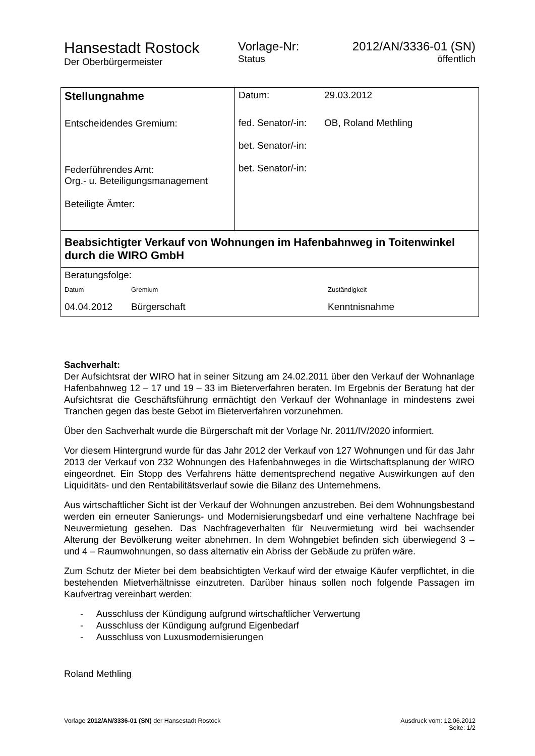Hansestadt Rostock
Der Oberbürgermeister
Vorlage-Nr:
Status
2012/AN/3336-01 (SN)
öffentlich
| Stellungnahme Entscheidendes Gremium: Federführendes Amt: Org.- u. Beteiligungsmanagement Beteiligte Ämter: | / Datum: / 29.03.2012 / / fed. Senator/-in: / OB, Roland Methling / / bet. Senator/-in: / / / bet. Senator/-in: / / |
| Beabsichtigter Verkauf von Wohnungen im Hafenbahnweg in Toitenwinkel durch die WIRO GmbH | |
| Beratungsfolge: / Datum / Gremium / Zuständigkeit / / 04.04.2012 / Bürgerschaft / Kenntnisnahme / | |
Sachverhalt:
Der Aufsichtsrat der WIRO hat in seiner Sitzung am 24.02.2011 über den Verkauf der Wohnanlage Hafenbahnweg 12 – 17 und 19 – 33 im Bieterverfahren beraten. Im Ergebnis der Beratung hat der Aufsichtsrat die Geschäftsführung ermächtigt den Verkauf der Wohnanlage in mindestens zwei Tranchen gegen das beste Gebot im Bieterverfahren vorzunehmen.
Über den Sachverhalt wurde die Bürgerschaft mit der Vorlage Nr. 2011/IV/2020 informiert.
Vor diesem Hintergrund wurde für das Jahr 2012 der Verkauf von 127 Wohnungen und für das Jahr 2013 der Verkauf von 232 Wohnungen des Hafenbahnweges in die Wirtschaftsplanung der WIRO eingeordnet. Ein Stopp des Verfahrens hätte dementsprechend negative Auswirkungen auf den Liquiditäts- und den Rentabilitätsverlauf sowie die Bilanz des Unternehmens.
Aus wirtschaftlicher Sicht ist der Verkauf der Wohnungen anzustreben. Bei dem Wohnungsbestand werden ein erneuter Sanierungs- und Modernisierungsbedarf und eine verhaltene Nachfrage bei Neuvermietung gesehen. Das Nachfrageverhalten für Neuvermietung wird bei wachsender Alterung der Bevölkerung weiter abnehmen. In dem Wohngebiet befinden sich überwiegend 3 – und 4 – Raumwohnungen, so dass alternativ ein Abriss der Gebäude zu prüfen wäre.
Zum Schutz der Mieter bei dem beabsichtigten Verkauf wird der etwaige Käufer verpflichtet, in die bestehenden Mietverhältnisse einzutreten. Darüber hinaus sollen noch folgende Passagen im Kaufvertrag vereinbart werden:
- Ausschluss der Kündigung aufgrund wirtschaftlicher Verwertung
- Ausschluss der Kündigung aufgrund Eigenbedarf
- Ausschluss von Luxusmodernisierungen
Roland Methling
Vorlage 2012/AN/3336-01 (SN) der Hansestadt Rostock
Ausdruck vom: 12.06.2012
Seite: 1/2